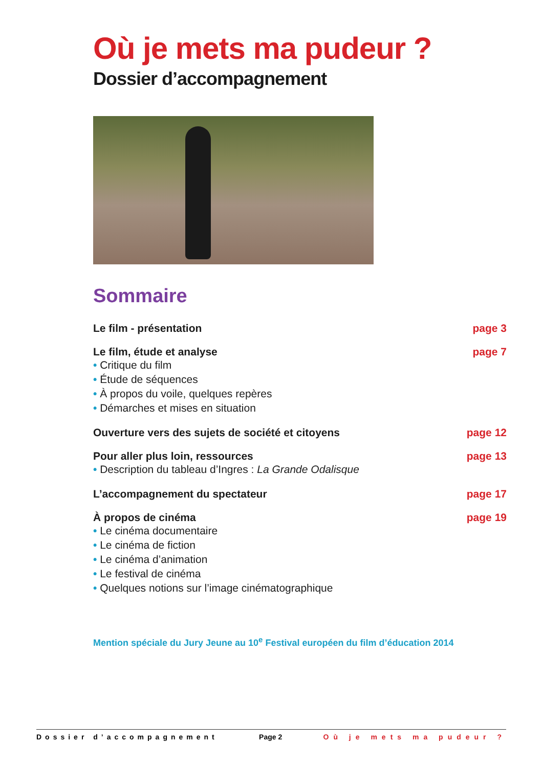Où je mets ma pudeur ?
Dossier d’accompagnement
Sommaire
Le film - présentation page 3
Le film, étude et analyse page 7
• Critique du film
• Étude de séquences
• À propos du voile, quelques repères
• Démarches et mises en situation
Ouverture vers des sujets de société et citoyens page 12
Pour aller plus loin, ressources page 13
• Description du tableau d’Ingres : La Grande Odalisque
L’accompagnement du spectateur page 17
À propos de cinéma page 19
• Le cinéma documentaire
• Le cinéma de fiction
• Le cinéma d’animation
• Le festival de cinéma
• Quelques notions sur l’image cinématographique
Mention spéciale du Jury Jeune au 10<sup>e</sup> Festival européen du film d’éducation 2014
Dossier d’accompagnement Page 2 Où je mets ma pudeur ?